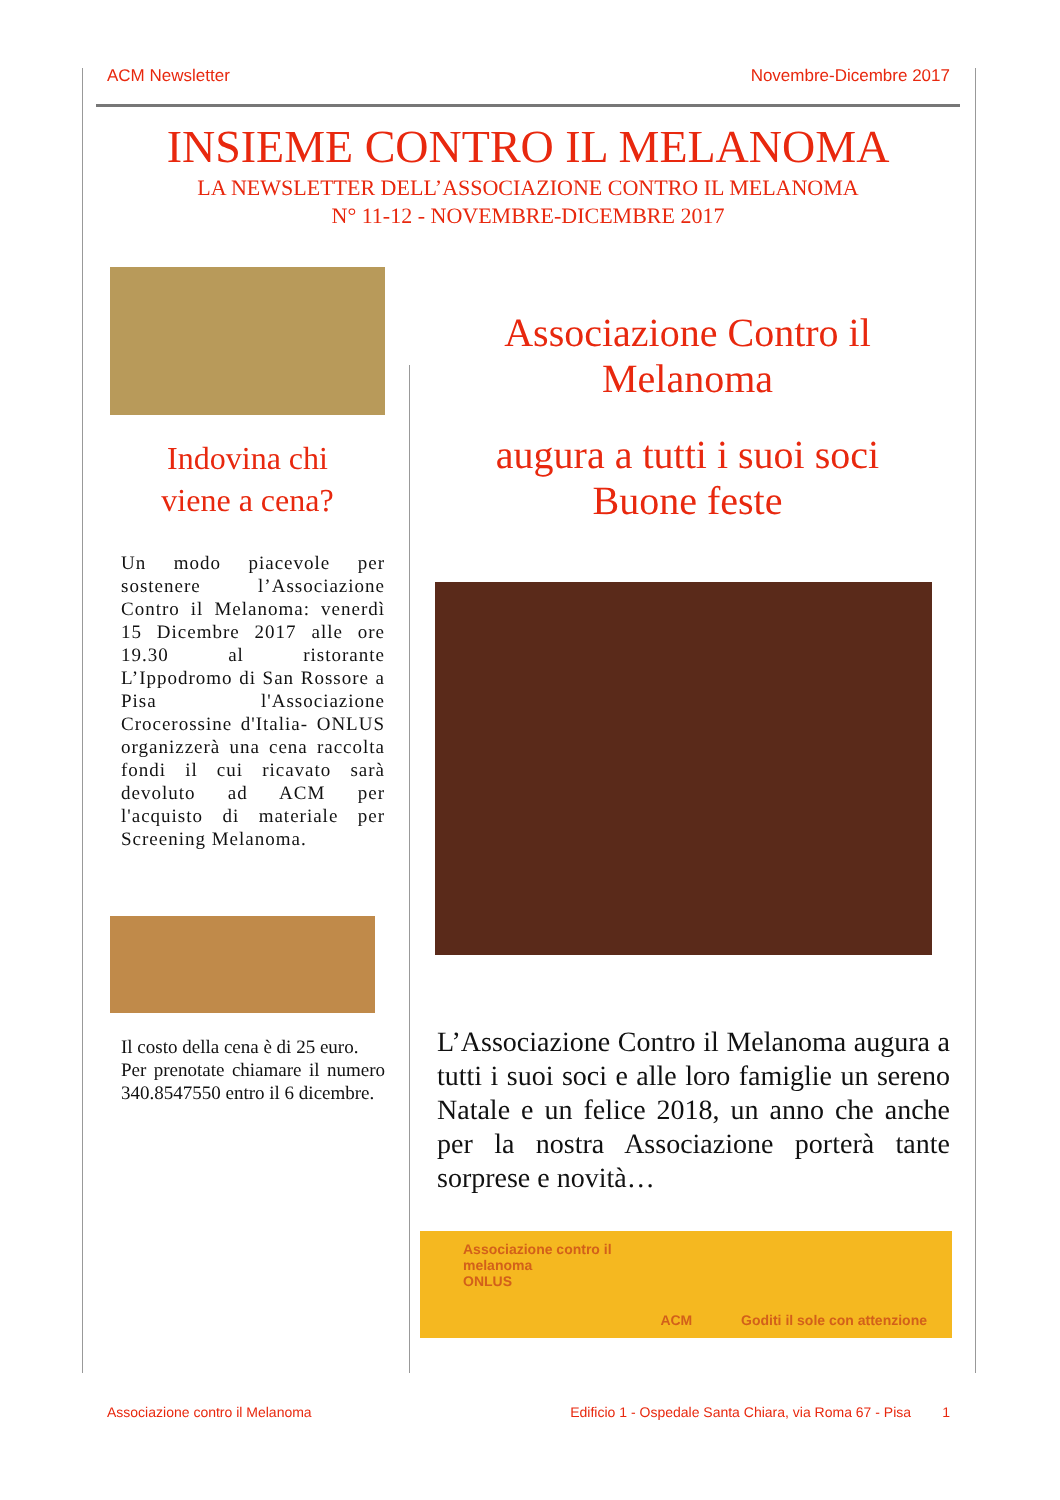ACM Newsletter Novembre-Dicembre 2017
INSIEME CONTRO IL MELANOMA
LA NEWSLETTER DELL’ASSOCIAZIONE CONTRO IL MELANOMA
N° 11-12 - NOVEMBRE-DICEMBRE 2017
Indovina chi
viene a cena?
Un modo piacevole per sostenere l’Associazione Contro il Melanoma: venerdì 15 Dicembre 2017 alle ore 19.30 al ristorante L’Ippodromo di San Rossore a Pisa l'Associazione Crocerossine d'Italia- ONLUS organizzerà una cena raccolta fondi il cui ricavato sarà devoluto ad ACM per l'acquisto di materiale per Screening Melanoma.
Il costo della cena è di 25 euro.
Per prenotate chiamare il numero 340.8547550 entro il 6 dicembre.
Associazione Contro il
Melanoma
augura a tutti i suoi soci
Buone feste
L’Associazione Contro il Melanoma augura a tutti i suoi soci e alle loro famiglie un sereno Natale e un felice 2018, un anno che anche per la nostra Associazione porterà tante sorprese e novità…
Associazione contro il
melanoma
ONLUS ACM Goditi il sole con attenzione
Associazione contro il Melanoma Edificio 1 - Ospedale Santa Chiara, via Roma 67 - Pisa 1